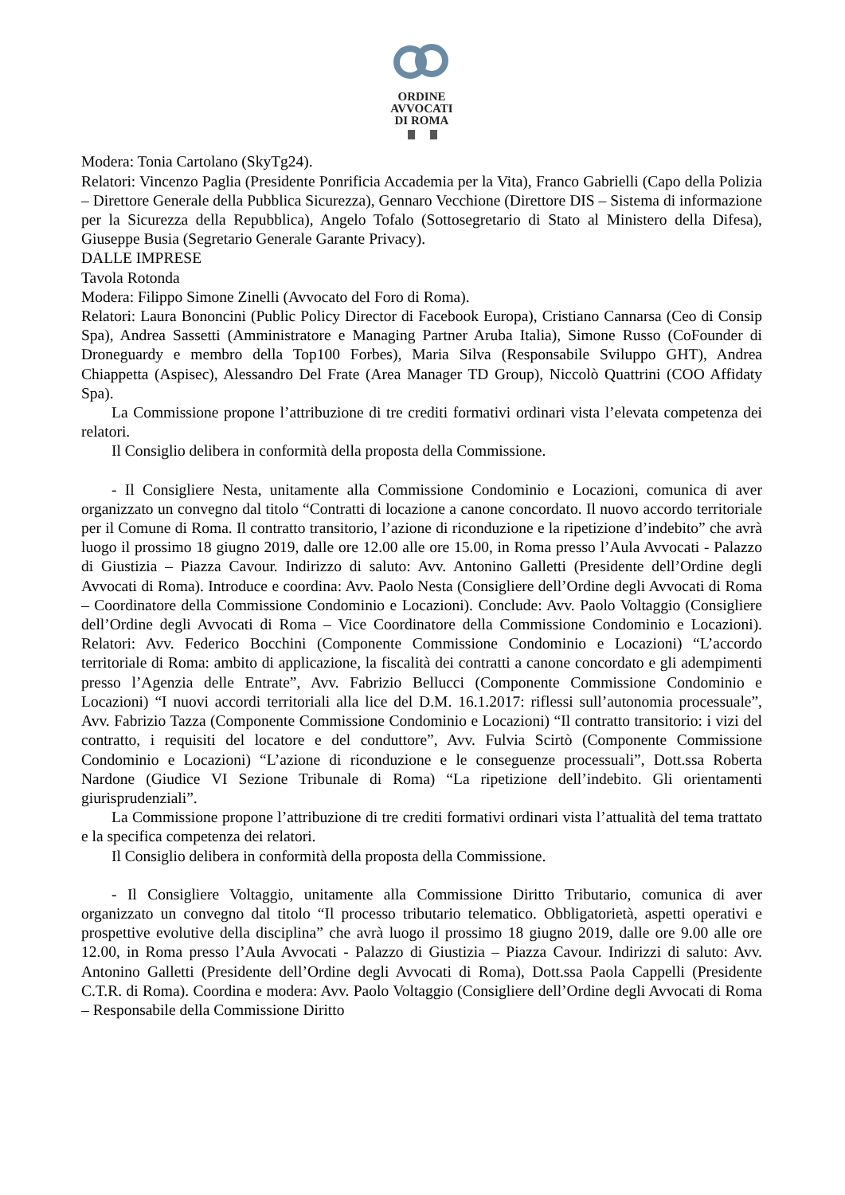ORDINE
AVVOCATI
DI ROMA
Modera: Tonia Cartolano (SkyTg24).
Relatori: Vincenzo Paglia (Presidente Ponrificia Accademia per la Vita), Franco Gabrielli (Capo della Polizia – Direttore Generale della Pubblica Sicurezza), Gennaro Vecchione (Direttore DIS – Sistema di informazione per la Sicurezza della Repubblica), Angelo Tofalo (Sottosegretario di Stato al Ministero della Difesa), Giuseppe Busia (Segretario Generale Garante Privacy).
DALLE IMPRESE
Tavola Rotonda
Modera: Filippo Simone Zinelli (Avvocato del Foro di Roma).
Relatori: Laura Bononcini (Public Policy Director di Facebook Europa), Cristiano Cannarsa (Ceo di Consip Spa), Andrea Sassetti (Amministratore e Managing Partner Aruba Italia), Simone Russo (CoFounder di Droneguardy e membro della Top100 Forbes), Maria Silva (Responsabile Sviluppo GHT), Andrea Chiappetta (Aspisec), Alessandro Del Frate (Area Manager TD Group), Niccolò Quattrini (COO Affidaty Spa).
La Commissione propone l’attribuzione di tre crediti formativi ordinari vista l’elevata competenza dei relatori.
Il Consiglio delibera in conformità della proposta della Commissione.
- Il Consigliere Nesta, unitamente alla Commissione Condominio e Locazioni, comunica di aver organizzato un convegno dal titolo “Contratti di locazione a canone concordato. Il nuovo accordo territoriale per il Comune di Roma. Il contratto transitorio, l’azione di riconduzione e la ripetizione d’indebito” che avrà luogo il prossimo 18 giugno 2019, dalle ore 12.00 alle ore 15.00, in Roma presso l’Aula Avvocati - Palazzo di Giustizia – Piazza Cavour. Indirizzo di saluto: Avv. Antonino Galletti (Presidente dell’Ordine degli Avvocati di Roma). Introduce e coordina: Avv. Paolo Nesta (Consigliere dell’Ordine degli Avvocati di Roma – Coordinatore della Commissione Condominio e Locazioni). Conclude: Avv. Paolo Voltaggio (Consigliere dell’Ordine degli Avvocati di Roma – Vice Coordinatore della Commissione Condominio e Locazioni). Relatori: Avv. Federico Bocchini (Componente Commissione Condominio e Locazioni) “L’accordo territoriale di Roma: ambito di applicazione, la fiscalità dei contratti a canone concordato e gli adempimenti presso l’Agenzia delle Entrate”, Avv. Fabrizio Bellucci (Componente Commissione Condominio e Locazioni) “I nuovi accordi territoriali alla lice del D.M. 16.1.2017: riflessi sull’autonomia processuale”, Avv. Fabrizio Tazza (Componente Commissione Condominio e Locazioni) “Il contratto transitorio: i vizi del contratto, i requisiti del locatore e del conduttore”, Avv. Fulvia Scirtò (Componente Commissione Condominio e Locazioni) “L’azione di riconduzione e le conseguenze processuali”, Dott.ssa Roberta Nardone (Giudice VI Sezione Tribunale di Roma) “La ripetizione dell’indebito. Gli orientamenti giurisprudenziali”.
La Commissione propone l’attribuzione di tre crediti formativi ordinari vista l’attualità del tema trattato e la specifica competenza dei relatori.
Il Consiglio delibera in conformità della proposta della Commissione.
- Il Consigliere Voltaggio, unitamente alla Commissione Diritto Tributario, comunica di aver organizzato un convegno dal titolo “Il processo tributario telematico. Obbligatorietà, aspetti operativi e prospettive evolutive della disciplina” che avrà luogo il prossimo 18 giugno 2019, dalle ore 9.00 alle ore 12.00, in Roma presso l’Aula Avvocati - Palazzo di Giustizia – Piazza Cavour. Indirizzi di saluto: Avv. Antonino Galletti (Presidente dell’Ordine degli Avvocati di Roma), Dott.ssa Paola Cappelli (Presidente C.T.R. di Roma). Coordina e modera: Avv. Paolo Voltaggio (Consigliere dell’Ordine degli Avvocati di Roma – Responsabile della Commissione Diritto